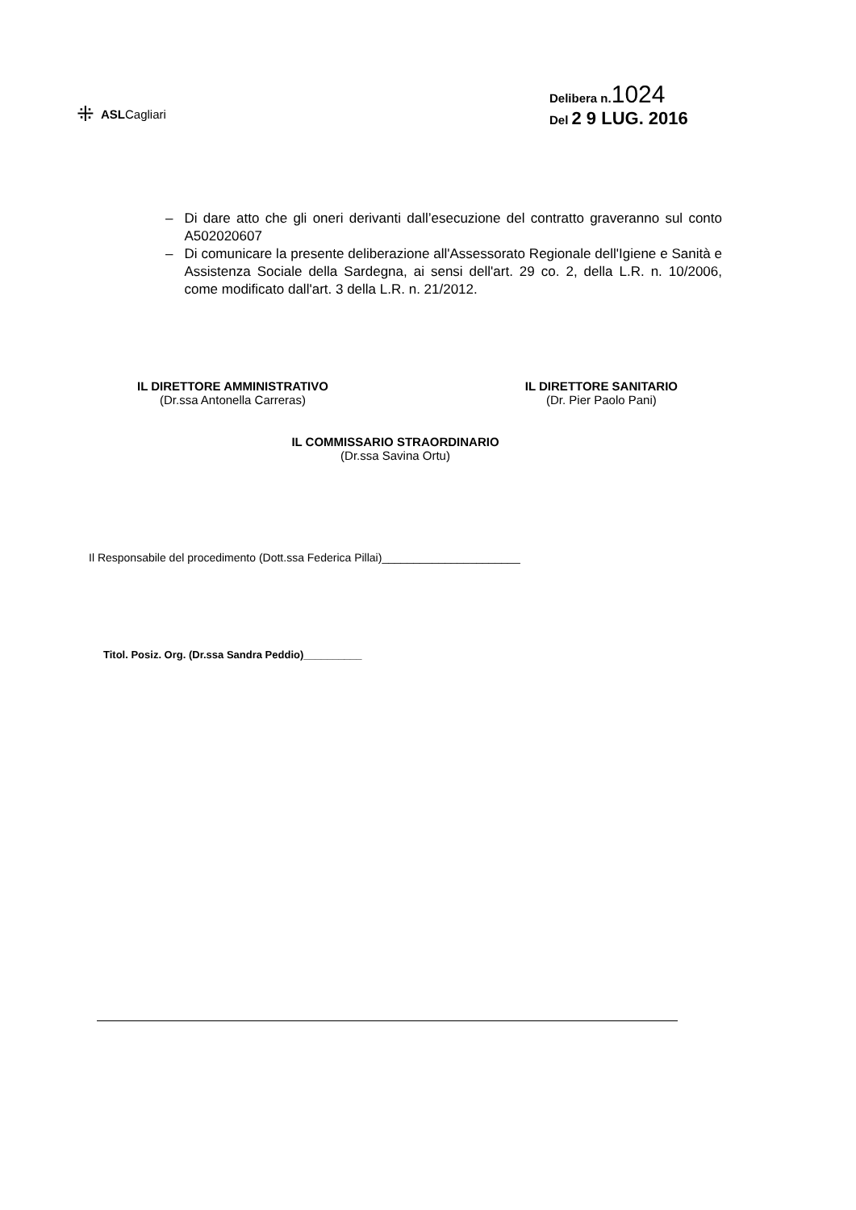⁜ ASLCagliari
Delibera n.1024
Del 2 9 LUG. 2016
– Di dare atto che gli oneri derivanti dall’esecuzione del contratto graveranno sul conto A502020607
– Di comunicare la presente deliberazione all'Assessorato Regionale dell'Igiene e Sanità e Assistenza Sociale della Sardegna, ai sensi dell'art. 29 co. 2, della L.R. n. 10/2006, come modificato dall'art. 3 della L.R. n. 21/2012.
IL DIRETTORE AMMINISTRATIVO
(Dr.ssa Antonella Carreras)
IL DIRETTORE SANITARIO
(Dr. Pier Paolo Pani)
IL COMMISSARIO STRAORDINARIO
(Dr.ssa Savina Ortu)
Il Responsabile del procedimento (Dott.ssa Federica Pillai)______________________
Titol. Posiz. Org. (Dr.ssa Sandra Peddio)__________